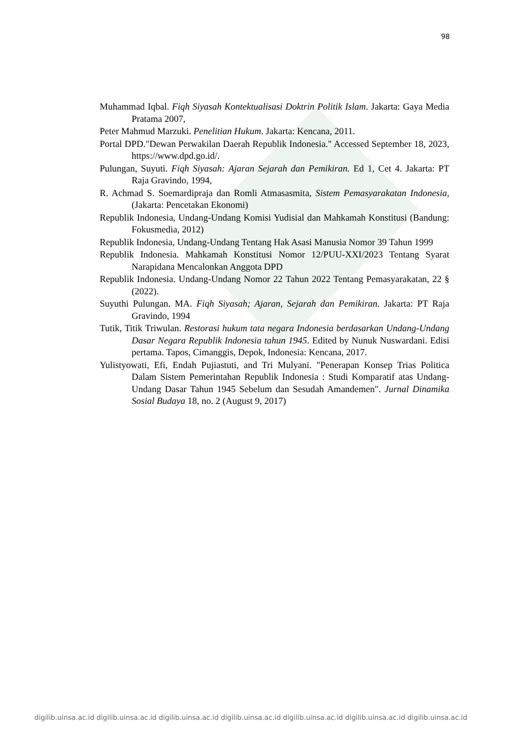98
Muhammad Iqbal. Fiqh Siyasah Kontektualisasi Doktrin Politik Islam. Jakarta: Gaya Media Pratama 2007,
Peter Mahmud Marzuki. Penelitian Hukum. Jakarta: Kencana, 2011.
Portal DPD."Dewan Perwakilan Daerah Republik Indonesia." Accessed September 18, 2023, https://www.dpd.go.id/.
Pulungan, Suyuti. Fiqh Siyasah: Ajaran Sejarah dan Pemikiran. Ed 1, Cet 4. Jakarta: PT Raja Gravindo, 1994,
R. Achmad S. Soemardipraja dan Romli Atmasasmita, Sistem Pemasyarakatan Indonesia, (Jakarta: Pencetakan Ekonomi)
Republik Indonesia, Undang-Undang Komisi Yudisial dan Mahkamah Konstitusi (Bandung: Fokusmedia, 2012)
Republik Indonesia, Undang-Undang Tentang Hak Asasi Manusia Nomor 39 Tahun 1999
Republik Indonesia. Mahkamah Konstitusi Nomor 12/PUU-XXI/2023 Tentang Syarat Narapidana Mencalonkan Anggota DPD
Republik Indonesia. Undang-Undang Nomor 22 Tahun 2022 Tentang Pemasyarakatan, 22 § (2022).
Suyuthi Pulungan. MA. Fiqh Siyasah; Ajaran, Sejarah dan Pemikiran. Jakarta: PT Raja Gravindo, 1994
Tutik, Titik Triwulan. Restorasi hukum tata negara Indonesia berdasarkan Undang-Undang Dasar Negara Republik Indonesia tahun 1945. Edited by Nunuk Nuswardani. Edisi pertama. Tapos, Cimanggis, Depok, Indonesia: Kencana, 2017.
Yulistyowati, Efi, Endah Pujiastuti, and Tri Mulyani. "Penerapan Konsep Trias Politica Dalam Sistem Pemerintahan Republik Indonesia : Studi Komparatif atas Undang-Undang Dasar Tahun 1945 Sebelum dan Sesudah Amandemen". Jurnal Dinamika Sosial Budaya 18, no. 2 (August 9, 2017)
digilib.uinsa.ac.id digilib.uinsa.ac.id digilib.uinsa.ac.id digilib.uinsa.ac.id digilib.uinsa.ac.id digilib.uinsa.ac.id digilib.uinsa.ac.id